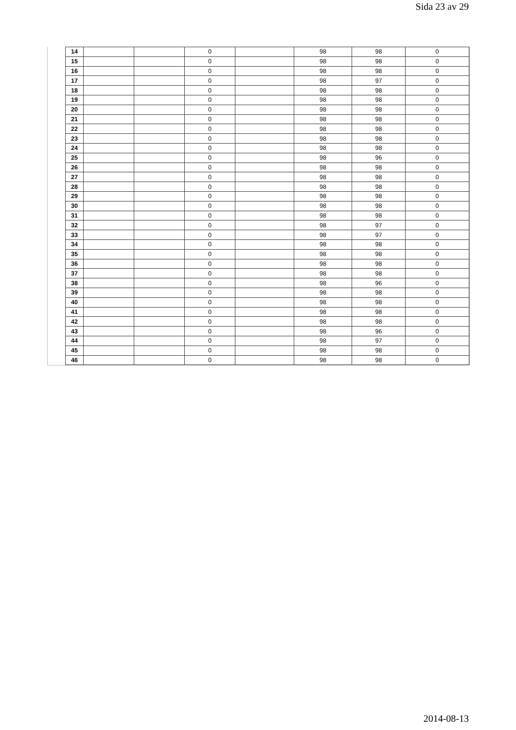Sida 23 av 29
| 14 | | | 0 | | 98 | 98 | 0 |
| 15 | | | 0 | | 98 | 98 | 0 |
| 16 | | | 0 | | 98 | 98 | 0 |
| 17 | | | 0 | | 98 | 97 | 0 |
| 18 | | | 0 | | 98 | 98 | 0 |
| 19 | | | 0 | | 98 | 98 | 0 |
| 20 | | | 0 | | 98 | 98 | 0 |
| 21 | | | 0 | | 98 | 98 | 0 |
| 22 | | | 0 | | 98 | 98 | 0 |
| 23 | | | 0 | | 98 | 98 | 0 |
| 24 | | | 0 | | 98 | 98 | 0 |
| 25 | | | 0 | | 98 | 96 | 0 |
| 26 | | | 0 | | 98 | 98 | 0 |
| 27 | | | 0 | | 98 | 98 | 0 |
| 28 | | | 0 | | 98 | 98 | 0 |
| 29 | | | 0 | | 98 | 98 | 0 |
| 30 | | | 0 | | 98 | 98 | 0 |
| 31 | | | 0 | | 98 | 98 | 0 |
| 32 | | | 0 | | 98 | 97 | 0 |
| 33 | | | 0 | | 98 | 97 | 0 |
| 34 | | | 0 | | 98 | 98 | 0 |
| 35 | | | 0 | | 98 | 98 | 0 |
| 36 | | | 0 | | 98 | 98 | 0 |
| 37 | | | 0 | | 98 | 98 | 0 |
| 38 | | | 0 | | 98 | 96 | 0 |
| 39 | | | 0 | | 98 | 98 | 0 |
| 40 | | | 0 | | 98 | 98 | 0 |
| 41 | | | 0 | | 98 | 98 | 0 |
| 42 | | | 0 | | 98 | 98 | 0 |
| 43 | | | 0 | | 98 | 96 | 0 |
| 44 | | | 0 | | 98 | 97 | 0 |
| 45 | | | 0 | | 98 | 98 | 0 |
| 46 | | | 0 | | 98 | 98 | 0 |
2014-08-13